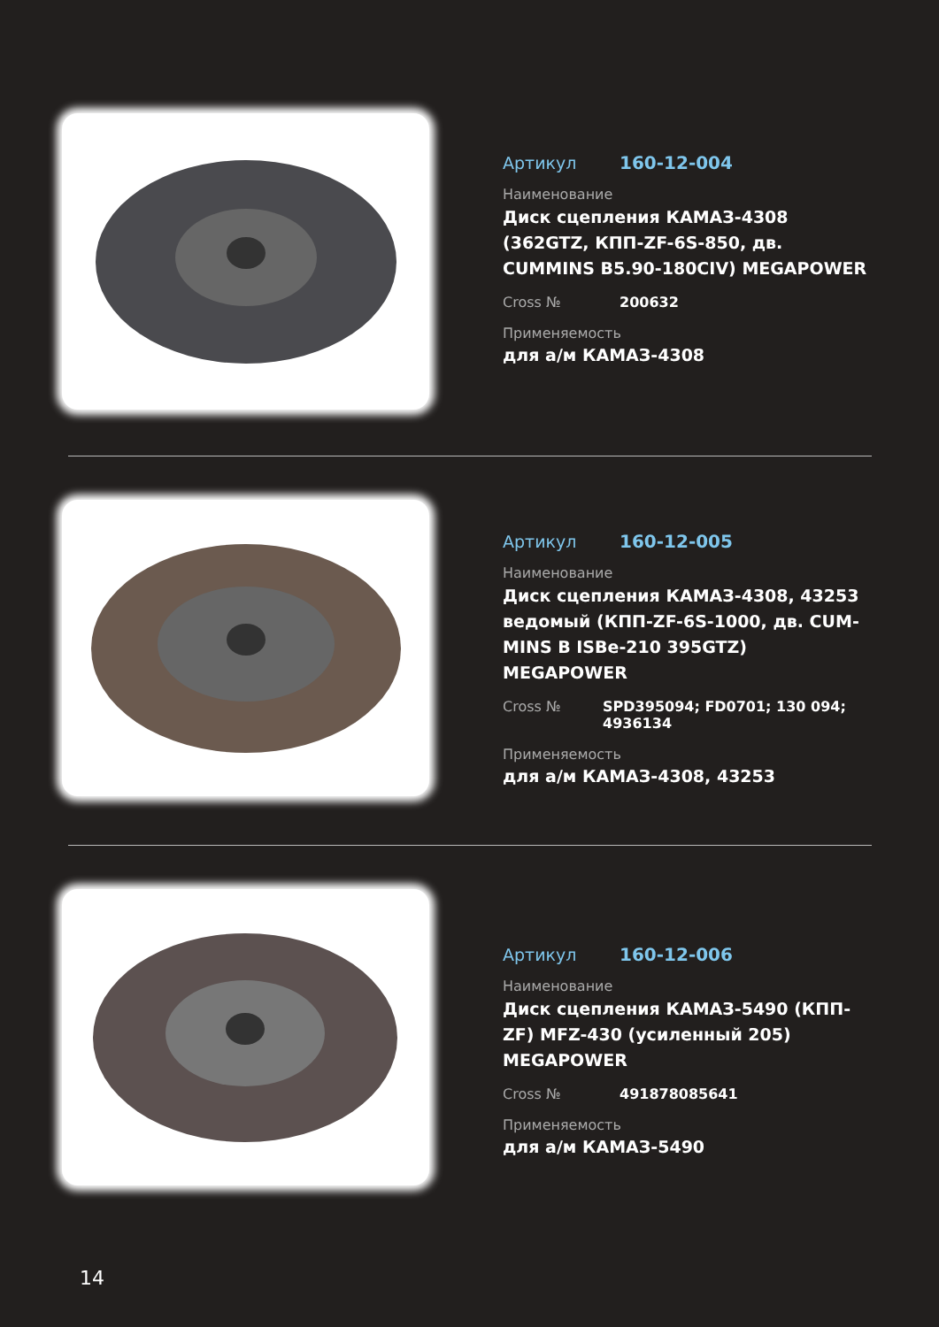Артикул 160-12-004
Наименование
Диск сцепления КАМАЗ-4308 (362GTZ, КПП-ZF-6S-850, дв. CUMMINS B5.90-180CIV) MEGAPOWER
Cross № 200632
Применяемость
для а/м КАМАЗ-4308
Артикул 160-12-005
Наименование
Диск сцепления КАМАЗ-4308, 43253 ведомый (КПП-ZF-6S-1000, дв. CUM-MINS B ISBe-210 395GTZ) MEGAPOWER
Cross № SPD395094; FD0701; 130 094; 4936134
Применяемость
для а/м КАМАЗ-4308, 43253
Артикул 160-12-006
Наименование
Диск сцепления КАМАЗ-5490 (КПП-ZF) MFZ-430 (усиленный 205) MEGAPOWER
Cross № 491878085641
Применяемость
для а/м КАМАЗ-5490
14